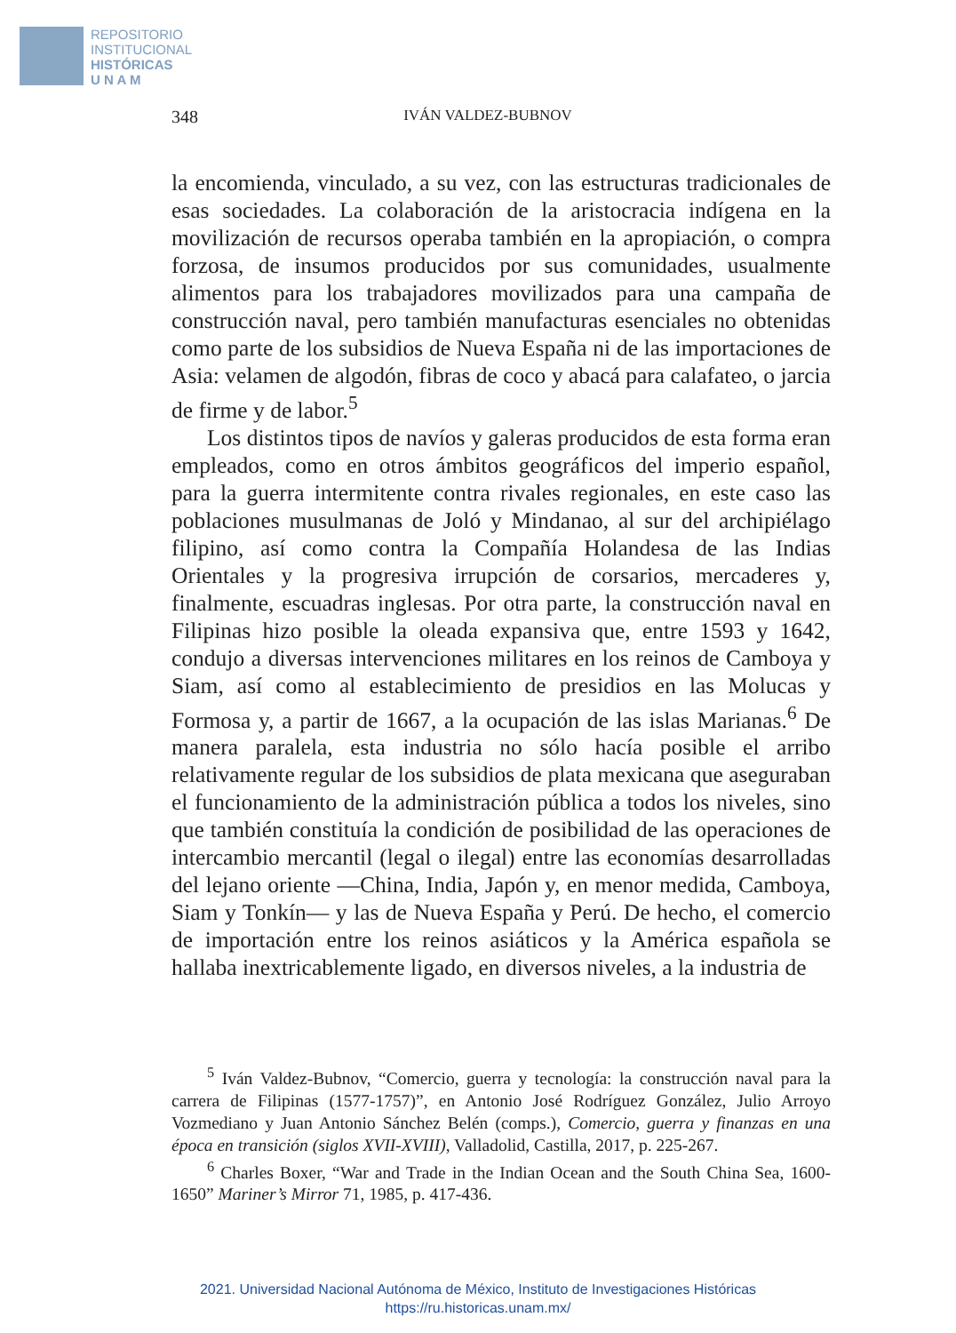REPOSITORIO
INSTITUCIONAL
HISTÓRICAS
U N A M
348 IVÁN VALDEZ-BUBNOV
la encomienda, vinculado, a su vez, con las estructuras tradicionales de esas sociedades. La colaboración de la aristocracia indígena en la movilización de recursos operaba también en la apropiación, o compra forzosa, de insumos producidos por sus comunidades, usualmente alimentos para los trabajadores movilizados para una campaña de construcción naval, pero también manufacturas esenciales no obtenidas como parte de los subsidios de Nueva España ni de las importaciones de Asia: velamen de algodón, fibras de coco y abacá para calafateo, o jarcia de firme y de labor.<sup>5</sup>
Los distintos tipos de navíos y galeras producidos de esta forma eran empleados, como en otros ámbitos geográficos del imperio español, para la guerra intermitente contra rivales regionales, en este caso las poblaciones musulmanas de Joló y Mindanao, al sur del archipiélago filipino, así como contra la Compañía Holandesa de las Indias Orientales y la progresiva irrupción de corsarios, mercaderes y, finalmente, escuadras inglesas. Por otra parte, la construcción naval en Filipinas hizo posible la oleada expansiva que, entre 1593 y 1642, condujo a diversas intervenciones militares en los reinos de Camboya y Siam, así como al establecimiento de presidios en las Molucas y Formosa y, a partir de 1667, a la ocupación de las islas Marianas.<sup>6</sup> De manera paralela, esta industria no sólo hacía posible el arribo relativamente regular de los subsidios de plata mexicana que aseguraban el funcionamiento de la administración pública a todos los niveles, sino que también constituía la condición de posibilidad de las operaciones de intercambio mercantil (legal o ilegal) entre las economías desarrolladas del lejano oriente —China, India, Japón y, en menor medida, Camboya, Siam y Tonkín— y las de Nueva España y Perú. De hecho, el comercio de importación entre los reinos asiáticos y la América española se hallaba inextricablemente ligado, en diversos niveles, a la industria de
<sup>5</sup> Iván Valdez-Bubnov, “Comercio, guerra y tecnología: la construcción naval para la carrera de Filipinas (1577-1757)”, en Antonio José Rodríguez González, Julio Arroyo Vozmediano y Juan Antonio Sánchez Belén (comps.), Comercio, guerra y finanzas en una época en transición (siglos XVII-XVIII), Valladolid, Castilla, 2017, p. 225-267.
<sup>6</sup> Charles Boxer, “War and Trade in the Indian Ocean and the South China Sea, 1600-1650” Mariner’s Mirror 71, 1985, p. 417-436.
2021. Universidad Nacional Autónoma de México, Instituto de Investigaciones Históricas
https://ru.historicas.unam.mx/